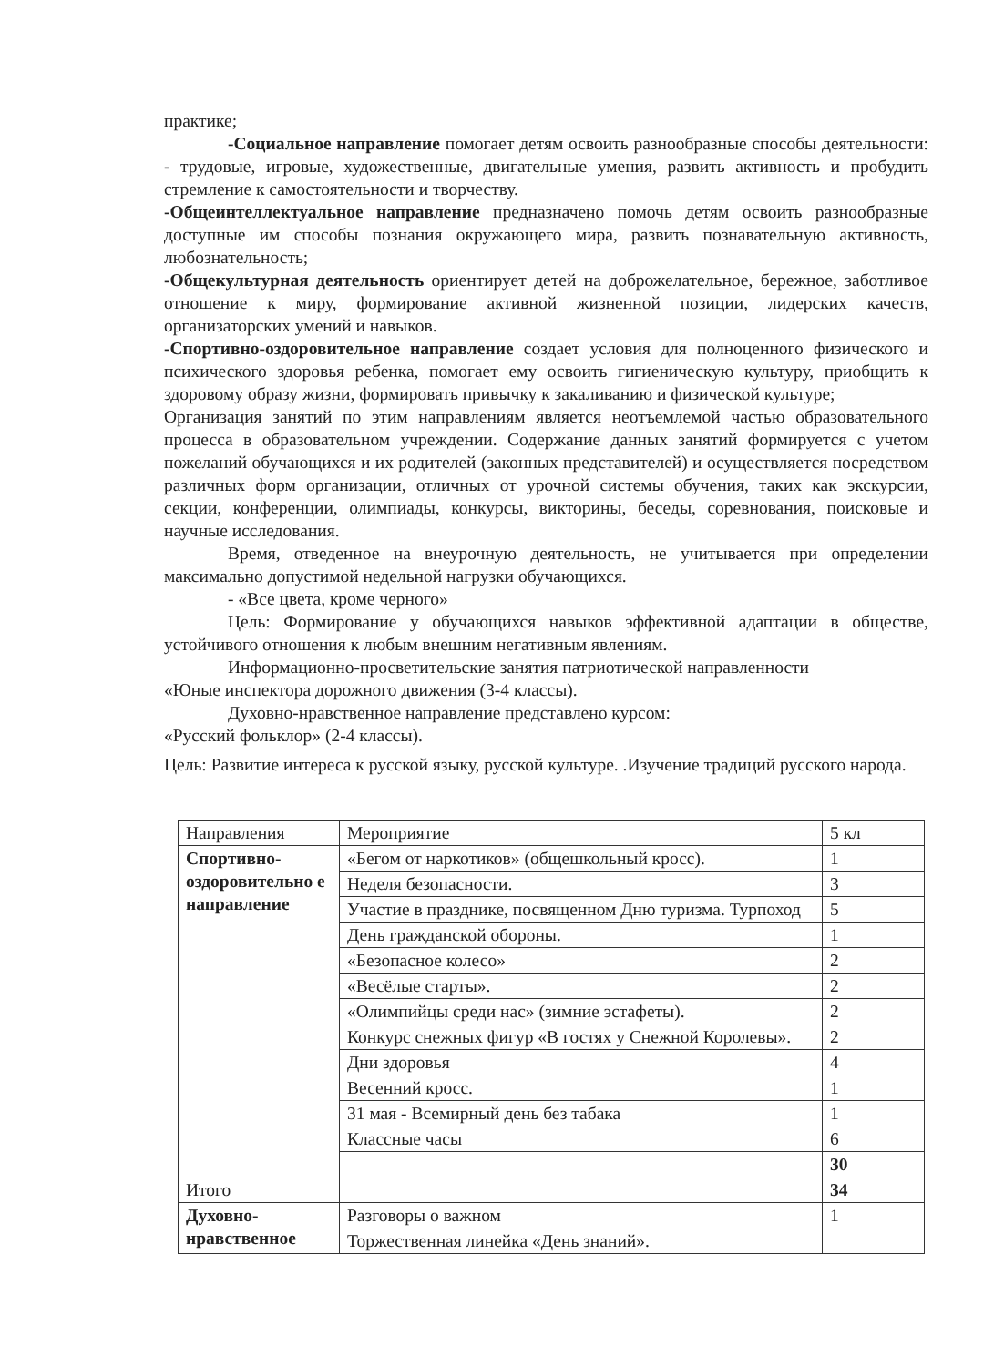практике;
-Социальное направление помогает детям освоить разнообразные способы деятельности: - трудовые, игровые, художественные, двигательные умения, развить активность и пробудить стремление к самостоятельности и творчеству.
-Общеинтеллектуальное направление предназначено помочь детям освоить разнообразные доступные им способы познания окружающего мира, развить познавательную активность, любознательность;
-Общекультурная деятельность ориентирует детей на доброжелательное, бережное, заботливое отношение к миру, формирование активной жизненной позиции, лидерских качеств, организаторских умений и навыков.
-Спортивно-оздоровительное направление создает условия для полноценного физического и психического здоровья ребенка, помогает ему освоить гигиеническую культуру, приобщить к здоровому образу жизни, формировать привычку к закаливанию и физической культуре;
Организация занятий по этим направлениям является неотъемлемой частью образовательного процесса в образовательном учреждении. Содержание данных занятий формируется с учетом пожеланий обучающихся и их родителей (законных представителей) и осуществляется посредством различных форм организации, отличных от урочной системы обучения, таких как экскурсии, секции, конференции, олимпиады, конкурсы, викторины, беседы, соревнования, поисковые и научные исследования.
Время, отведенное на внеурочную деятельность, не учитывается при определении максимально допустимой недельной нагрузки обучающихся.
- «Все цвета, кроме черного»
Цель: Формирование у обучающихся навыков эффективной адаптации в обществе, устойчивого отношения к любым внешним негативным явлениям.
Информационно-просветительские занятия патриотической направленности
«Юные инспектора дорожного движения (3-4 классы).
Духовно-нравственное направление представлено курсом:
«Русский фольклор» (2-4 классы).
Цель: Развитие интереса к русской языку, русской культуре. .Изучение традиций русского народа.
| Направления | Мероприятие | 5 кл |
| Спортивно-оздоровительно е направление | «Бегом от наркотиков» (общешкольный кросс). | 1 |
| | Неделя безопасности. | 3 |
| | Участие в празднике, посвященном Дню туризма. Турпоход | 5 |
| | День гражданской обороны. | 1 |
| | «Безопасное колесо» | 2 |
| | «Весёлые старты». | 2 |
| | «Олимпийцы среди нас» (зимние эстафеты). | 2 |
| | Конкурс снежных фигур «В гостях у Снежной Королевы». | 2 |
| | Дни здоровья | 4 |
| | Весенний кросс. | 1 |
| | 31 мая - Всемирный день без табака | 1 |
| | Классные часы | 6 |
| | | 30 |
| Итого | | 34 |
| Духовно-нравственное | Разговоры о важном | 1 |
| | Торжественная линейка «День знаний». | |